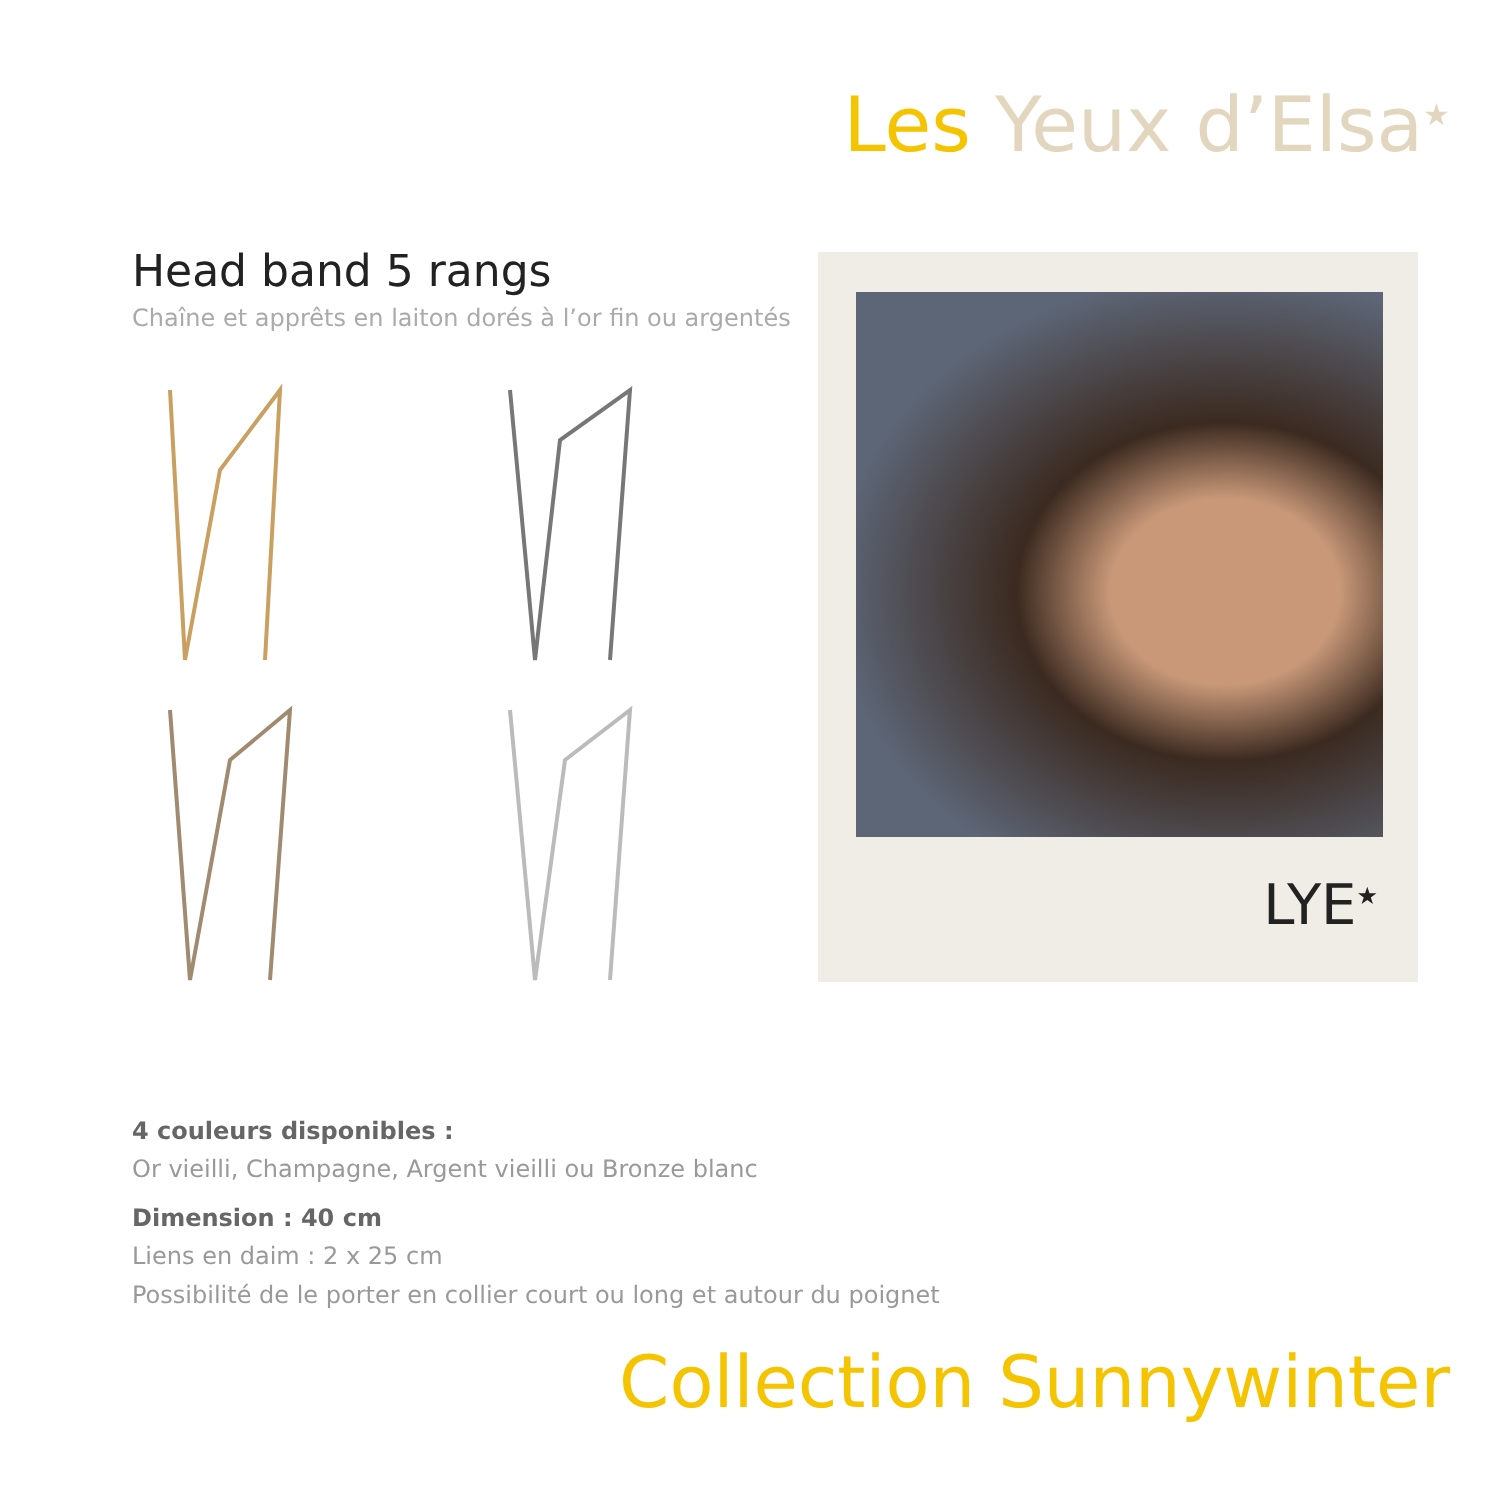Les Yeux d’Elsa<sup>★</sup>
Head band 5 rangs
Chaîne et apprêts en laiton dorés à l’or fin ou argentés
LYE<sup>★</sup>
4 couleurs disponibles :
Or vieilli, Champagne, Argent vieilli ou Bronze blanc
Dimension : 40 cm
Liens en daim : 2 x 25 cm
Possibilité de le porter en collier court ou long et autour du poignet
Collection Sunnywinter